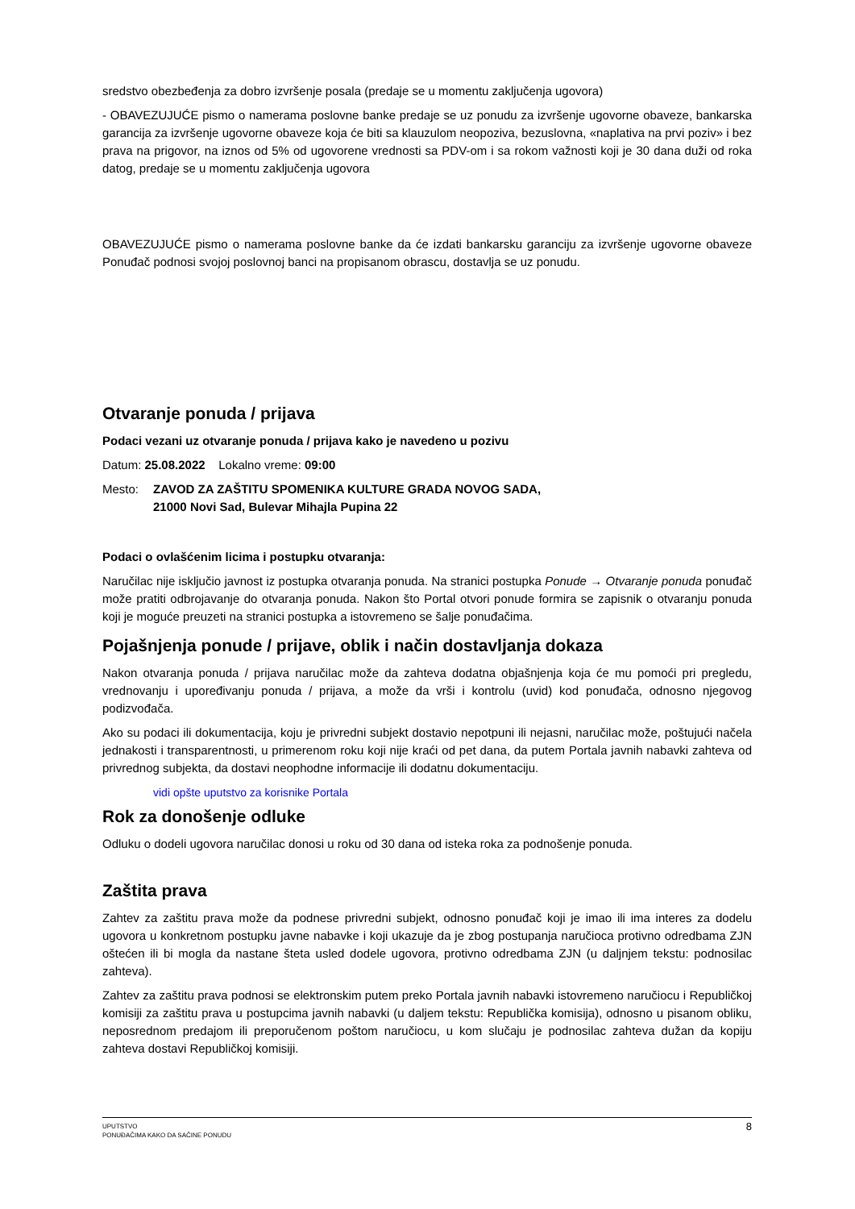sredstvo obezbeđenja za dobro izvršenje posala (predaje se u momentu zaključenja ugovora)
- OBAVEZUJUĆE pismo o namerama poslovne banke predaje se uz ponudu za izvršenje ugovorne obaveze, bankarska garancija za izvršenje ugovorne obaveze koja će biti sa klauzulom neopoziva, bezuslovna, «naplativa na prvi poziv» i bez prava na prigovor, na iznos od 5% od ugovorene vrednosti sa PDV-om i sa rokom važnosti koji je 30 dana duži od roka datog, predaje se u momentu zaključenja ugovora
OBAVEZUJUĆE pismo o namerama poslovne banke da će izdati bankarsku garanciju za izvršenje ugovorne obaveze Ponuđač podnosi svojoj poslovnoj banci na propisanom obrascu, dostavlja se uz ponudu.
Otvaranje ponuda / prijava
Podaci vezani uz otvaranje ponuda / prijava kako je navedeno u pozivu
Datum: 25.08.2022 Lokalno vreme: 09:00
Mesto: ZAVOD ZA ZAŠTITU SPOMENIKA KULTURE GRADA NOVOG SADA,
21000 Novi Sad, Bulevar Mihajla Pupina 22
Podaci o ovlašćenim licima i postupku otvaranja:
Naručilac nije isključio javnost iz postupka otvaranja ponuda. Na stranici postupka Ponude → Otvaranje ponuda ponuđač može pratiti odbrojavanje do otvaranja ponuda. Nakon što Portal otvori ponude formira se zapisnik o otvaranju ponuda koji je moguće preuzeti na stranici postupka a istovremeno se šalje ponuđačima.
Pojašnjenja ponude / prijave, oblik i način dostavljanja dokaza
Nakon otvaranja ponuda / prijava naručilac može da zahteva dodatna objašnjenja koja će mu pomoći pri pregledu, vrednovanju i upoređivanju ponuda / prijava, a može da vrši i kontrolu (uvid) kod ponuđača, odnosno njegovog podizvođača.
Ako su podaci ili dokumentacija, koju je privredni subjekt dostavio nepotpuni ili nejasni, naručilac može, poštujući načela jednakosti i transparentnosti, u primerenom roku koji nije kraći od pet dana, da putem Portala javnih nabavki zahteva od privrednog subjekta, da dostavi neophodne informacije ili dodatnu dokumentaciju.
vidi opšte uputstvo za korisnike Portala
Rok za donošenje odluke
Odluku o dodeli ugovora naručilac donosi u roku od 30 dana od isteka roka za podnošenje ponuda.
Zaštita prava
Zahtev za zaštitu prava može da podnese privredni subjekt, odnosno ponuđač koji je imao ili ima interes za dodelu ugovora u konkretnom postupku javne nabavke i koji ukazuje da je zbog postupanja naručioca protivno odredbama ZJN oštećen ili bi mogla da nastane šteta usled dodele ugovora, protivno odredbama ZJN (u daljnjem tekstu: podnosilac zahteva).
Zahtev za zaštitu prava podnosi se elektronskim putem preko Portala javnih nabavki istovremeno naručiocu i Republičkoj komisiji za zaštitu prava u postupcima javnih nabavki (u daljem tekstu: Republička komisija), odnosno u pisanom obliku, neposrednom predajom ili preporučenom poštom naručiocu, u kom slučaju je podnosilac zahteva dužan da kopiju zahteva dostavi Republičkoj komisiji.
UPUTSTVO
PONUĐAČIMA KAKO DA SAČINE PONUDU
8